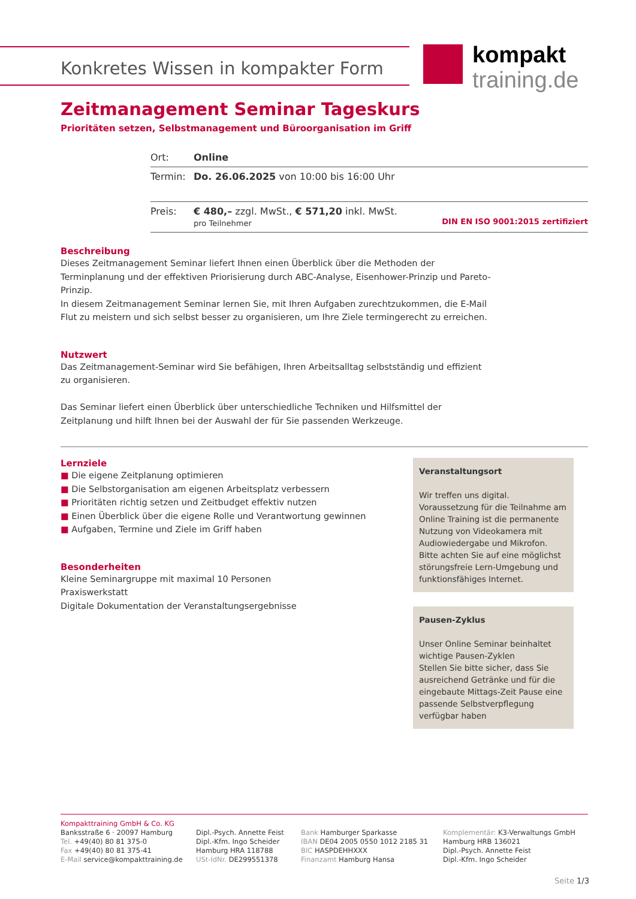Konkretes Wissen in kompakter Form
kompakt
training.de
Zeitmanagement Seminar Tageskurs
Prioritäten setzen, Selbstmanagement und Büroorganisation im Griff
| Ort: | Online |
| Termin: | Do. 26.06.2025 von 10:00 bis 16:00 Uhr |
| Preis: | € 480,– zzgl. MwSt., € 571,20 inkl. MwSt. pro Teilnehmer DIN EN ISO 9001:2015 zertifiziert |
Beschreibung
Dieses Zeitmanagement Seminar liefert Ihnen einen Überblick über die Methoden der Terminplanung und der effektiven Priorisierung durch ABC-Analyse, Eisenhower-Prinzip und Pareto-Prinzip.
In diesem Zeitmanagement Seminar lernen Sie, mit Ihren Aufgaben zurechtzukommen, die E-Mail Flut zu meistern und sich selbst besser zu organisieren, um Ihre Ziele termingerecht zu erreichen.
Nutzwert
Das Zeitmanagement-Seminar wird Sie befähigen, Ihren Arbeitsalltag selbstständig und effizient zu organisieren.
Das Seminar liefert einen Überblick über unterschiedliche Techniken und Hilfsmittel der Zeitplanung und hilft Ihnen bei der Auswahl der für Sie passenden Werkzeuge.
Lernziele
■ Die eigene Zeitplanung optimieren
■ Die Selbstorganisation am eigenen Arbeitsplatz verbessern
■ Prioritäten richtig setzen und Zeitbudget effektiv nutzen
■ Einen Überblick über die eigene Rolle und Verantwortung gewinnen
■ Aufgaben, Termine und Ziele im Griff haben
Besonderheiten
Kleine Seminargruppe mit maximal 10 Personen
Praxiswerkstatt
Digitale Dokumentation der Veranstaltungsergebnisse
Veranstaltungsort
Wir treffen uns digital. Voraussetzung für die Teilnahme am Online Training ist die permanente Nutzung von Videokamera mit Audiowiedergabe und Mikrofon. Bitte achten Sie auf eine möglichst störungsfreie Lern-Umgebung und funktionsfähiges Internet.
Pausen-Zyklus
Unser Online Seminar beinhaltet wichtige Pausen-Zyklen
Stellen Sie bitte sicher, dass Sie ausreichend Getränke und für die eingebaute Mittags-Zeit Pause eine passende Selbstverpflegung verfügbar haben
Kompakttraining GmbH & Co. KG
Banksstraße 6 · 20097 Hamburg
Tel. +49(40) 80 81 375-0
Fax +49(40) 80 81 375-41
E-Mail service@kompakttraining.de
Dipl.-Psych. Annette Feist
Dipl.-Kfm. Ingo Scheider
Hamburg HRA 118788
USt-IdNr. DE299551378
Bank Hamburger Sparkasse
IBAN DE04 2005 0550 1012 2185 31
BIC HASPDEHHXXX
Finanzamt Hamburg Hansa
Komplementär: K3-Verwaltungs GmbH
Hamburg HRB 136021
Dipl.-Psych. Annette Feist
Dipl.-Kfm. Ingo Scheider
Seite 1/3